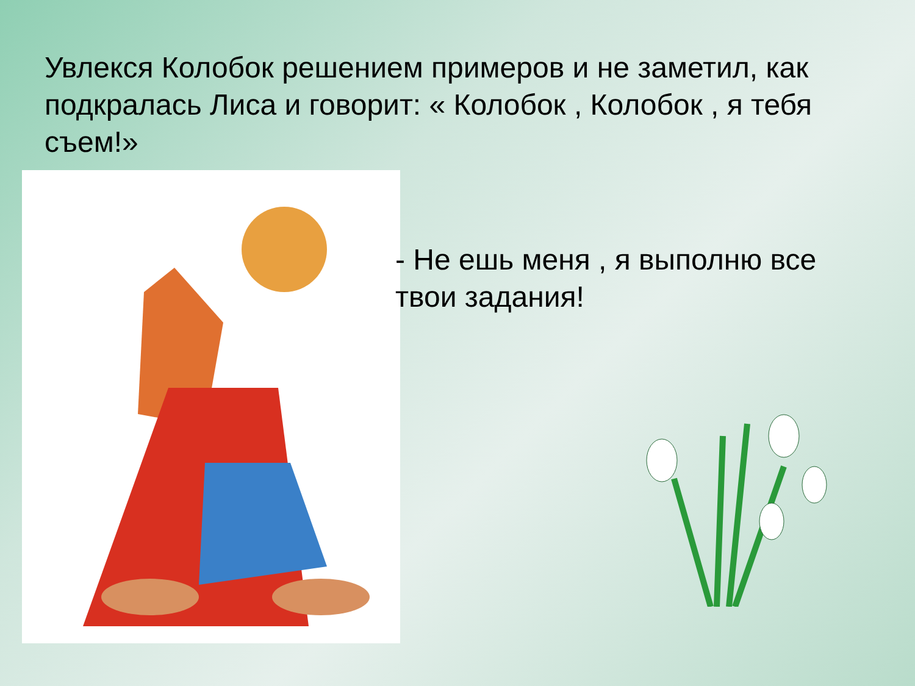Увлекся Колобок решением примеров и не заметил, как подкралась Лиса и говорит: « Колобок , Колобок , я тебя съем!»
- Не ешь меня , я выполню все твои задания!